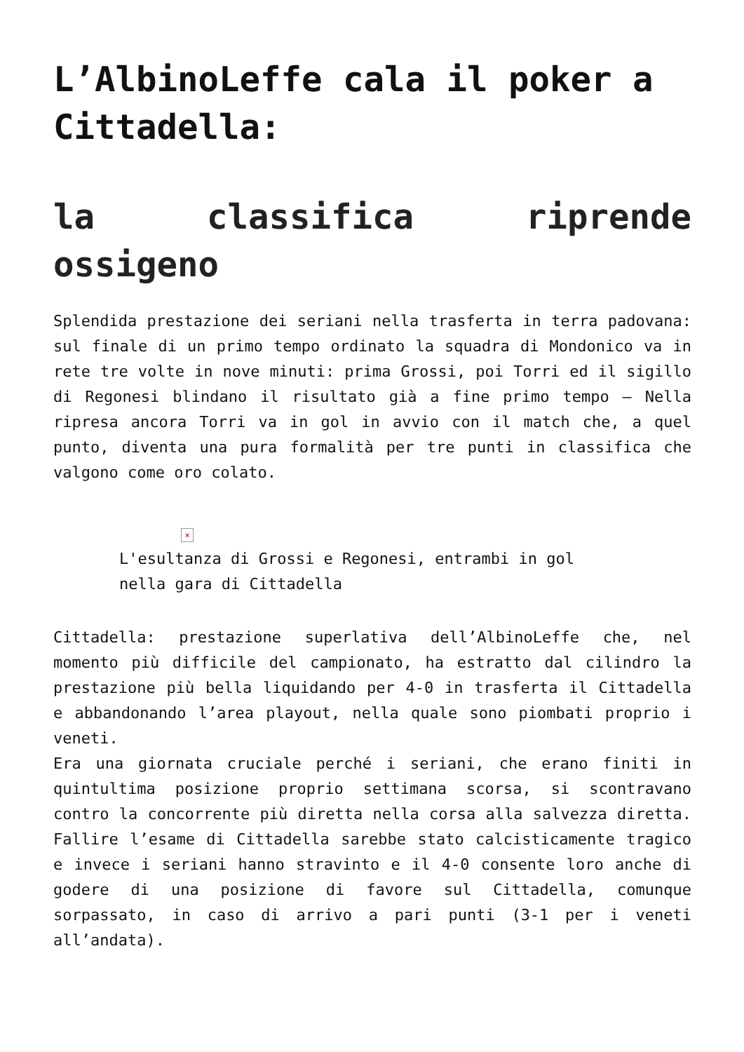L’AlbinoLeffe cala il poker a Cittadella:
la classifica riprende ossigeno
Splendida prestazione dei seriani nella trasferta in terra padovana: sul finale di un primo tempo ordinato la squadra di Mondonico va in rete tre volte in nove minuti: prima Grossi, poi Torri ed il sigillo di Regonesi blindano il risultato già a fine primo tempo – Nella ripresa ancora Torri va in gol in avvio con il match che, a quel punto, diventa una pura formalità per tre punti in classifica che valgono come oro colato.
×
L'esultanza di Grossi e Regonesi, entrambi in gol nella gara di Cittadella
Cittadella: prestazione superlativa dell’AlbinoLeffe che, nel momento più difficile del campionato, ha estratto dal cilindro la prestazione più bella liquidando per 4-0 in trasferta il Cittadella e abbandonando l’area playout, nella quale sono piombati proprio i veneti.
Era una giornata cruciale perché i seriani, che erano finiti in quintultima posizione proprio settimana scorsa, si scontravano contro la concorrente più diretta nella corsa alla salvezza diretta. Fallire l’esame di Cittadella sarebbe stato calcisticamente tragico e invece i seriani hanno stravinto e il 4-0 consente loro anche di godere di una posizione di favore sul Cittadella, comunque sorpassato, in caso di arrivo a pari punti (3-1 per i veneti all’andata).